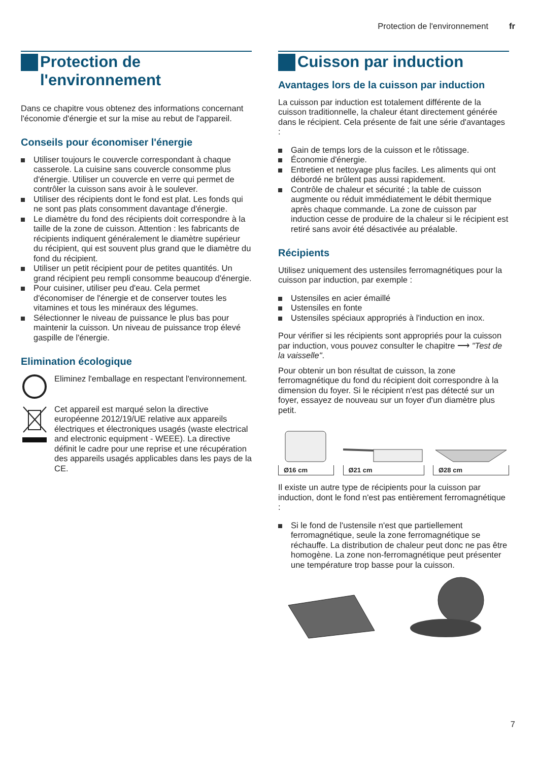Protection de l'environnement fr
Protection de
l'environnement
Dans ce chapitre vous obtenez des informations concernant l'économie d'énergie et sur la mise au rebut de l'appareil.
Conseils pour économiser l'énergie
Utiliser toujours le couvercle correspondant à chaque casserole. La cuisine sans couvercle consomme plus d'énergie. Utiliser un couvercle en verre qui permet de contrôler la cuisson sans avoir à le soulever.
Utiliser des récipients dont le fond est plat. Les fonds qui ne sont pas plats consomment davantage d'énergie.
Le diamètre du fond des récipients doit correspondre à la taille de la zone de cuisson. Attention : les fabricants de récipients indiquent généralement le diamètre supérieur du récipient, qui est souvent plus grand que le diamètre du fond du récipient.
Utiliser un petit récipient pour de petites quantités. Un grand récipient peu rempli consomme beaucoup d'énergie.
Pour cuisiner, utiliser peu d'eau. Cela permet d'économiser de l'énergie et de conserver toutes les vitamines et tous les minéraux des légumes.
Sélectionner le niveau de puissance le plus bas pour maintenir la cuisson. Un niveau de puissance trop élevé gaspille de l'énergie.
Elimination écologique
Eliminez l'emballage en respectant l'environnement.
Cet appareil est marqué selon la directive européenne 2012/19/UE relative aux appareils électriques et électroniques usagés (waste electrical and electronic equipment - WEEE). La directive définit le cadre pour une reprise et une récupération des appareils usagés applicables dans les pays de la CE.
Cuisson par induction
Avantages lors de la cuisson par induction
La cuisson par induction est totalement différente de la cuisson traditionnelle, la chaleur étant directement générée dans le récipient. Cela présente de fait une série d'avantages :
Gain de temps lors de la cuisson et le rôtissage.
Économie d'énergie.
Entretien et nettoyage plus faciles. Les aliments qui ont débordé ne brûlent pas aussi rapidement.
Contrôle de chaleur et sécurité ; la table de cuisson augmente ou réduit immédiatement le débit thermique après chaque commande. La zone de cuisson par induction cesse de produire de la chaleur si le récipient est retiré sans avoir été désactivée au préalable.
Récipients
Utilisez uniquement des ustensiles ferromagnétiques pour la cuisson par induction, par exemple :
Ustensiles en acier émaillé
Ustensiles en fonte
Ustensiles spéciaux appropriés à l'induction en inox.
Pour vérifier si les récipients sont appropriés pour la cuisson par induction, vous pouvez consulter le chapitre ⟶ "Test de la vaisselle".
Pour obtenir un bon résultat de cuisson, la zone ferromagnétique du fond du récipient doit correspondre à la dimension du foyer. Si le récipient n'est pas détecté sur un foyer, essayez de nouveau sur un foyer d'un diamètre plus petit.
Ø16 cm
Ø21 cm
Ø28 cm
Il existe un autre type de récipients pour la cuisson par induction, dont le fond n'est pas entièrement ferromagnétique :
Si le fond de l'ustensile n'est que partiellement ferromagnétique, seule la zone ferromagnétique se réchauffe. La distribution de chaleur peut donc ne pas être homogène. La zone non-ferromagnétique peut présenter une température trop basse pour la cuisson.
7